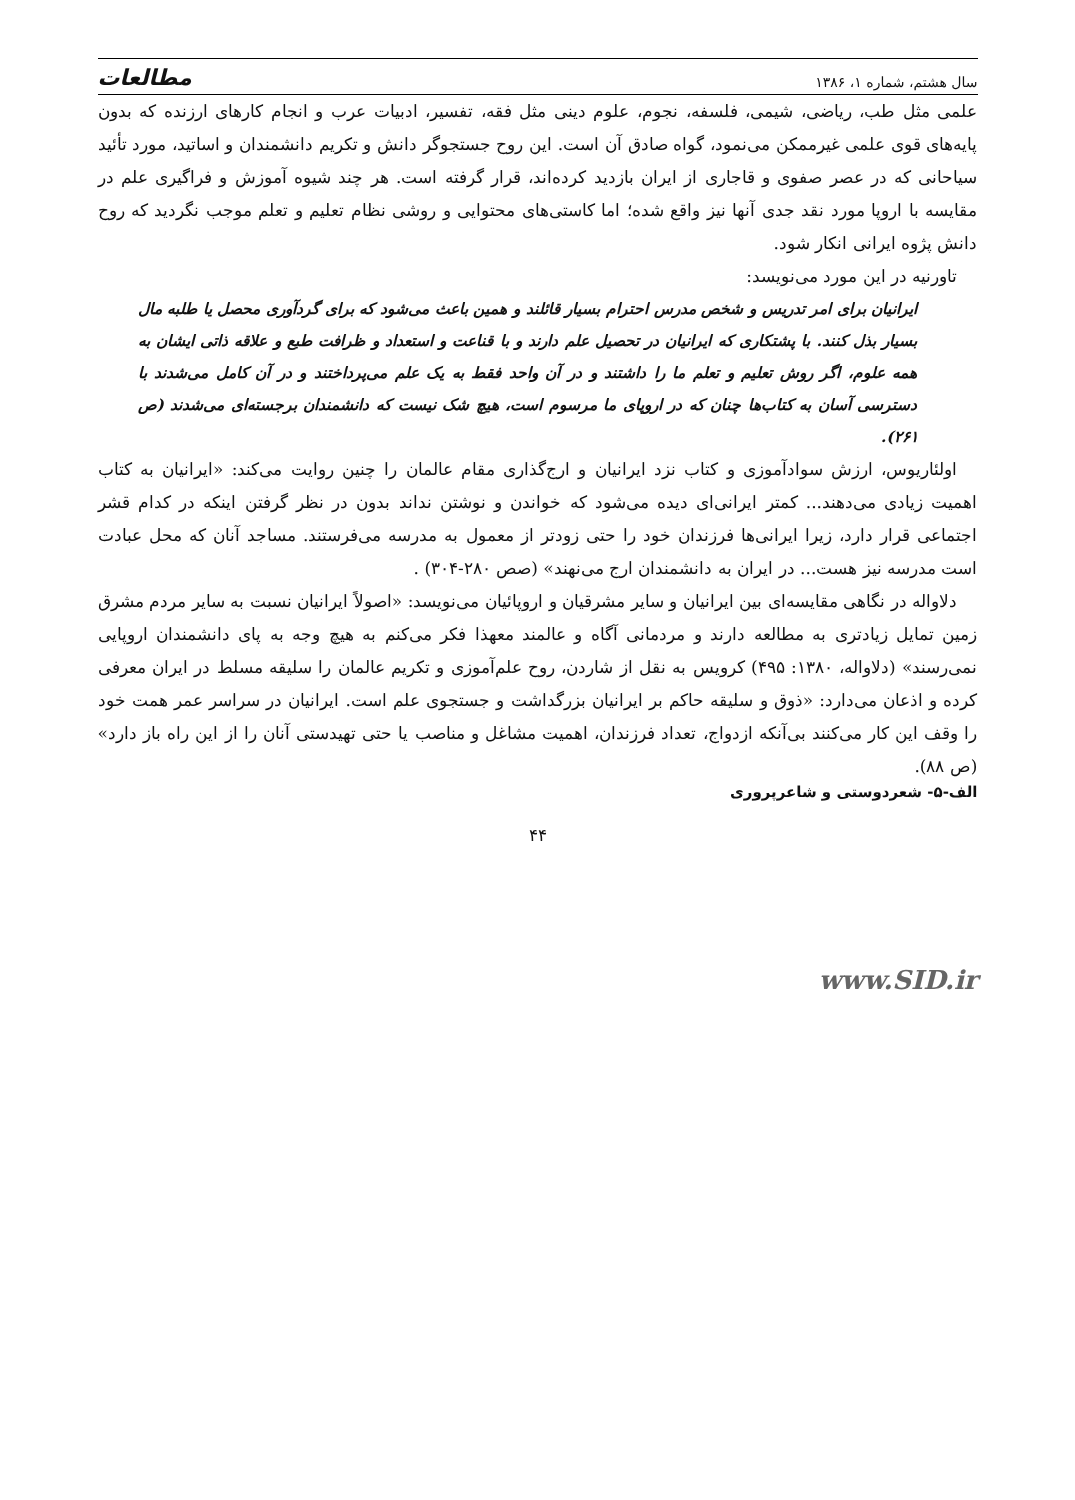سال هشتم، شماره ۱، ۱۳۸۶ مطالعات
علمی مثل طب، ریاضی، شیمی، فلسفه، نجوم، علوم دینی مثل فقه، تفسیر، ادبیات عرب و انجام کارهای ارزنده که بدون پایه‌های قوی علمی غیرممکن می‌نمود، گواه صادق آن است. این روح جستجوگر دانش و تکریم دانشمندان و اساتید، مورد تأئید سیاحانی که در عصر صفوی و قاجاری از ایران بازدید کرده‌اند، قرار گرفته است. هر چند شیوه آموزش و فراگیری علم در مقایسه با اروپا مورد نقد جدی آنها نیز واقع شده؛ اما کاستی‌های محتوایی و روشی نظام تعلیم و تعلم موجب نگردید که روح دانش پژوه ایرانی انکار شود.
تاورنیه در این مورد می‌نویسد:
ایرانیان برای امر تدریس و شخص مدرس احترام بسیار قائلند و همین باعث می‌شود که برای گردآوری محصل یا طلبه مال بسیار بذل کنند. با پشتکاری که ایرانیان در تحصیل علم دارند و با قناعت و استعداد و ظرافت طبع و علاقه ذاتی ایشان به همه علوم، اگر روش تعلیم و تعلم ما را داشتند و در آن واحد فقط به یک علم می‌پرداختند و در آن کامل می‌شدند با دسترسی آسان به کتاب‌ها چنان که در اروپای ما مرسوم است، هیچ شک نیست که دانشمندان برجسته‌ای می‌شدند (ص ۲۶۱).
اولئاریوس، ارزش سوادآموزی و کتاب نزد ایرانیان و ارج‌گذاری مقام عالمان را چنین روایت می‌کند: «ایرانیان به کتاب اهمیت زیادی می‌دهند... کمتر ایرانی‌ای دیده می‌شود که خواندن و نوشتن نداند بدون در نظر گرفتن اینکه در کدام قشر اجتماعی قرار دارد، زیرا ایرانی‌ها فرزندان خود را حتی زودتر از معمول به مدرسه می‌فرستند. مساجد آنان که محل عبادت است مدرسه نیز هست... در ایران به دانشمندان ارج می‌نهند» (صص ۲۸۰-۳۰۴) .
دلاواله در نگاهی مقایسه‌ای بین ایرانیان و سایر مشرقیان و اروپائیان می‌نویسد: «اصولاً ایرانیان نسبت به سایر مردم مشرق زمین تمایل زیادتری به مطالعه دارند و مردمانی آگاه و عالمند معهذا فکر می‌کنم به هیچ وجه به پای دانشمندان اروپایی نمی‌رسند» (دلاواله، ۱۳۸۰: ۴۹۵) کرویس به نقل از شاردن، روح علم‌آموزی و تکریم عالمان را سلیقه مسلط در ایران معرفی کرده و اذعان می‌دارد: «ذوق و سلیقه حاکم بر ایرانیان بزرگداشت و جستجوی علم است. ایرانیان در سراسر عمر همت خود را وقف این کار می‌کنند بی‌آنکه ازدواج، تعداد فرزندان، اهمیت مشاغل و مناصب یا حتی تهیدستی آنان را از این راه باز دارد» (ص ۸۸).
الف-۵- شعردوستی و شاعرپروری
۴۴
www.SID.ir